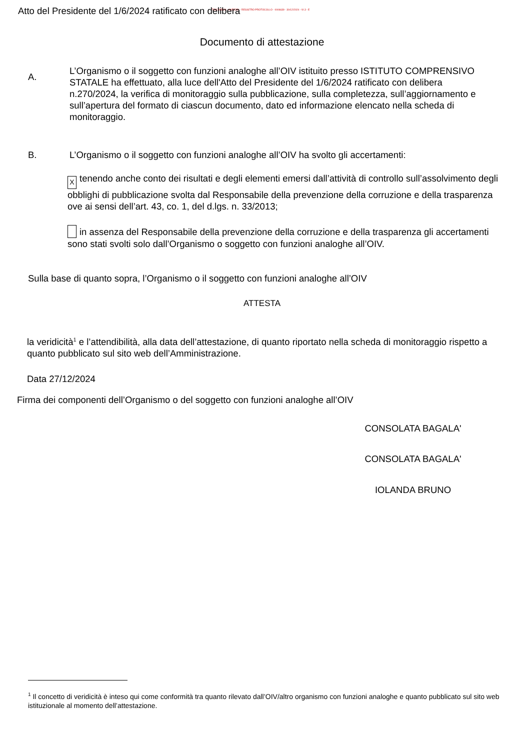TOIC865006 - AAF2D54 - REGISTRO PROTOCOLLO - 0006639 - 30/12/2024 - VI.3 - E
Atto del Presidente del 1/6/2024 ratificato con delibera
Documento di attestazione
A.
L’Organismo o il soggetto con funzioni analoghe all’OIV istituito presso ISTITUTO COMPRENSIVO STATALE ha effettuato, alla luce dell'Atto del Presidente del 1/6/2024 ratificato con delibera n.270/2024, la verifica di monitoraggio sulla pubblicazione, sulla completezza, sull’aggiornamento e sull’apertura del formato di ciascun documento, dato ed informazione elencato nella scheda di monitoraggio.
B. L’Organismo o il soggetto con funzioni analoghe all’OIV ha svolto gli accertamenti:
Xtenendo anche conto dei risultati e degli elementi emersi dall’attività di controllo sull’assolvimento degli obblighi di pubblicazione svolta dal Responsabile della prevenzione della corruzione e della trasparenza ove ai sensi dell’art. 43, co. 1, del d.lgs. n. 33/2013;
in assenza del Responsabile della prevenzione della corruzione e della trasparenza gli accertamenti sono stati svolti solo dall’Organismo o soggetto con funzioni analoghe all’OIV.
Sulla base di quanto sopra, l’Organismo o il soggetto con funzioni analoghe all’OIV
ATTESTA
la veridicità<sup>1</sup> e l’attendibilità, alla data dell’attestazione, di quanto riportato nella scheda di monitoraggio rispetto a quanto pubblicato sul sito web dell’Amministrazione.
Data 27/12/2024
Firma dei componenti dell’Organismo o del soggetto con funzioni analoghe all’OIV
CONSOLATA BAGALA'
CONSOLATA BAGALA'
IOLANDA BRUNO
<sup>1</sup> Il concetto di veridicità è inteso qui come conformità tra quanto rilevato dall’OIV/altro organismo con funzioni analoghe e quanto pubblicato sul sito web istituzionale al momento dell’attestazione.